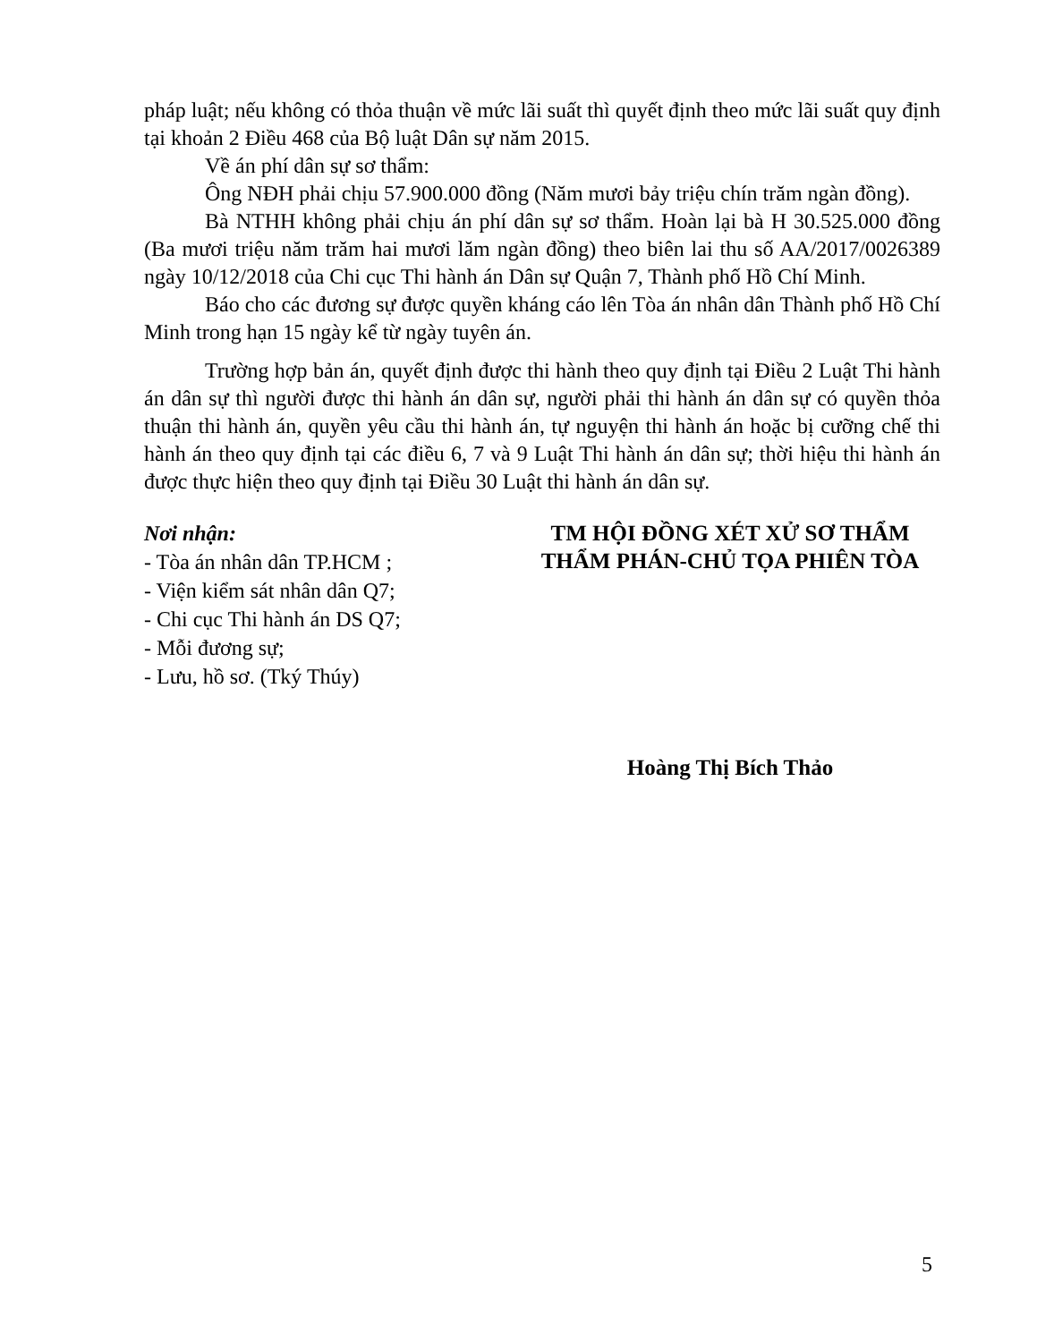pháp luật; nếu không có thỏa thuận về mức lãi suất thì quyết định theo mức lãi suất quy định tại khoản 2 Điều 468 của Bộ luật Dân sự năm 2015.
Về án phí dân sự sơ thẩm:
Ông NĐH phải chịu 57.900.000 đồng (Năm mươi bảy triệu chín trăm ngàn đồng).
Bà NTHH không phải chịu án phí dân sự sơ thẩm. Hoàn lại bà H 30.525.000 đồng (Ba mươi triệu năm trăm hai mươi lăm ngàn đồng) theo biên lai thu số AA/2017/0026389 ngày 10/12/2018 của Chi cục Thi hành án Dân sự Quận 7, Thành phố Hồ Chí Minh.
Báo cho các đương sự được quyền kháng cáo lên Tòa án nhân dân Thành phố Hồ Chí Minh trong hạn 15 ngày kể từ ngày tuyên án.
Trường hợp bản án, quyết định được thi hành theo quy định tại Điều 2 Luật Thi hành án dân sự thì người được thi hành án dân sự, người phải thi hành án dân sự có quyền thỏa thuận thi hành án, quyền yêu cầu thi hành án, tự nguyện thi hành án hoặc bị cưỡng chế thi hành án theo quy định tại các điều 6, 7 và 9 Luật Thi hành án dân sự; thời hiệu thi hành án được thực hiện theo quy định tại Điều 30 Luật thi hành án dân sự.
Nơi nhận:
- Tòa án nhân dân TP.HCM ;
- Viện kiểm sát nhân dân Q7;
- Chi cục Thi hành án DS Q7;
- Mỗi đương sự;
- Lưu, hồ sơ. (Tký Thúy)
TM HỘI ĐỒNG XÉT XỬ SƠ THẨM
THẨM PHÁN-CHỦ TỌA PHIÊN TÒA
Hoàng Thị Bích Thảo
5